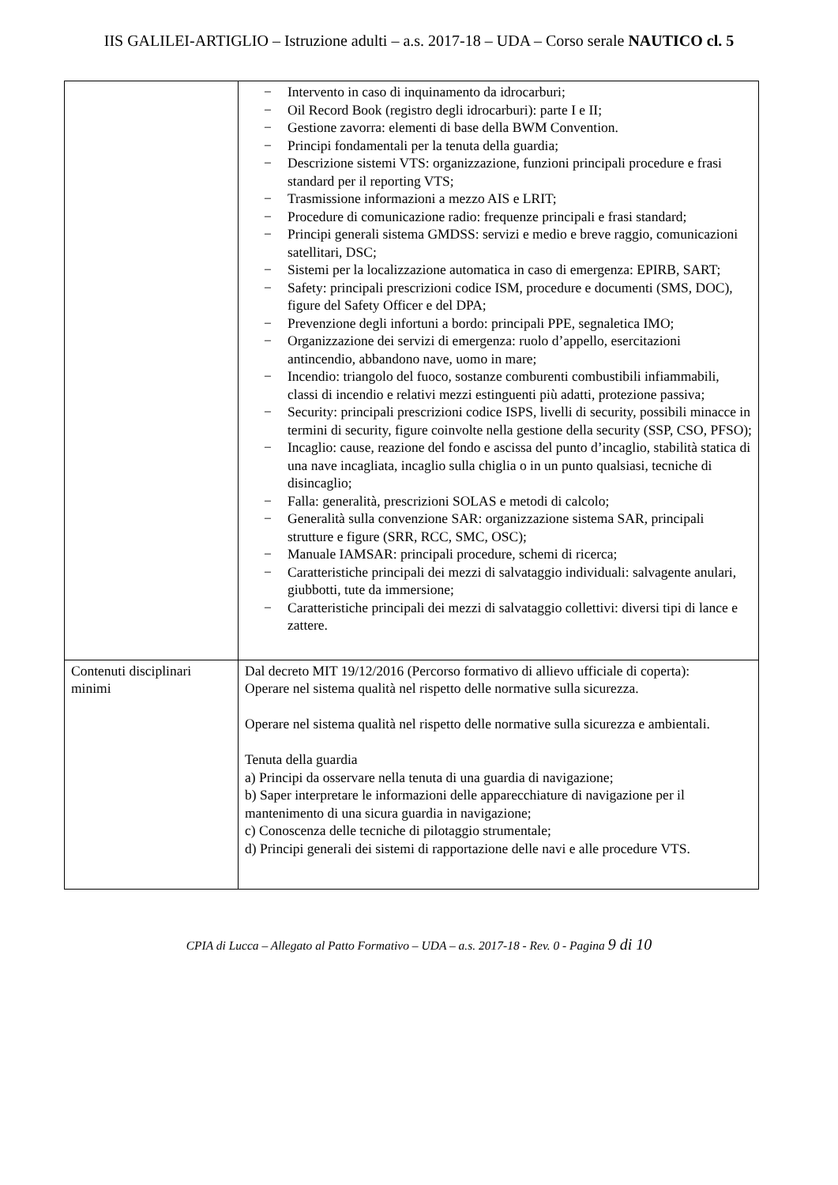IIS GALILEI-ARTIGLIO – Istruzione adulti – a.s. 2017-18 – UDA – Corso serale NAUTICO cl. 5
| | − Intervento in caso di inquinamento da idrocarburi; − Oil Record Book (registro degli idrocarburi): parte I e II; − Gestione zavorra: elementi di base della BWM Convention. − Principi fondamentali per la tenuta della guardia; − Descrizione sistemi VTS: organizzazione, funzioni principali procedure e frasi standard per il reporting VTS; − Trasmissione informazioni a mezzo AIS e LRIT; − Procedure di comunicazione radio: frequenze principali e frasi standard; − Principi generali sistema GMDSS: servizi e medio e breve raggio, comunicazioni satellitari, DSC; − Sistemi per la localizzazione automatica in caso di emergenza: EPIRB, SART; − Safety: principali prescrizioni codice ISM, procedure e documenti (SMS, DOC), figure del Safety Officer e del DPA; − Prevenzione degli infortuni a bordo: principali PPE, segnaletica IMO; − Organizzazione dei servizi di emergenza: ruolo d’appello, esercitazioni antincendio, abbandono nave, uomo in mare; − Incendio: triangolo del fuoco, sostanze comburenti combustibili infiammabili, classi di incendio e relativi mezzi estinguenti più adatti, protezione passiva; − Security: principali prescrizioni codice ISPS, livelli di security, possibili minacce in termini di security, figure coinvolte nella gestione della security (SSP, CSO, PFSO); − Incaglio: cause, reazione del fondo e ascissa del punto d’incaglio, stabilità statica di una nave incagliata, incaglio sulla chiglia o in un punto qualsiasi, tecniche di disincaglio; − Falla: generalità, prescrizioni SOLAS e metodi di calcolo; − Generalità sulla convenzione SAR: organizzazione sistema SAR, principali strutture e figure (SRR, RCC, SMC, OSC); − Manuale IAMSAR: principali procedure, schemi di ricerca; − Caratteristiche principali dei mezzi di salvataggio individuali: salvagente anulari, giubbotti, tute da immersione; − Caratteristiche principali dei mezzi di salvataggio collettivi: diversi tipi di lance e zattere. |
| Contenuti disciplinari minimi | Dal decreto MIT 19/12/2016 (Percorso formativo di allievo ufficiale di coperta): Operare nel sistema qualità nel rispetto delle normative sulla sicurezza. Operare nel sistema qualità nel rispetto delle normative sulla sicurezza e ambientali. Tenuta della guardia a) Principi da osservare nella tenuta di una guardia di navigazione; b) Saper interpretare le informazioni delle apparecchiature di navigazione per il mantenimento di una sicura guardia in navigazione; c) Conoscenza delle tecniche di pilotaggio strumentale; d) Principi generali dei sistemi di rapportazione delle navi e alle procedure VTS. |
CPIA di Lucca – Allegato al Patto Formativo – UDA – a.s. 2017-18 - Rev. 0 - Pagina 9 di 10